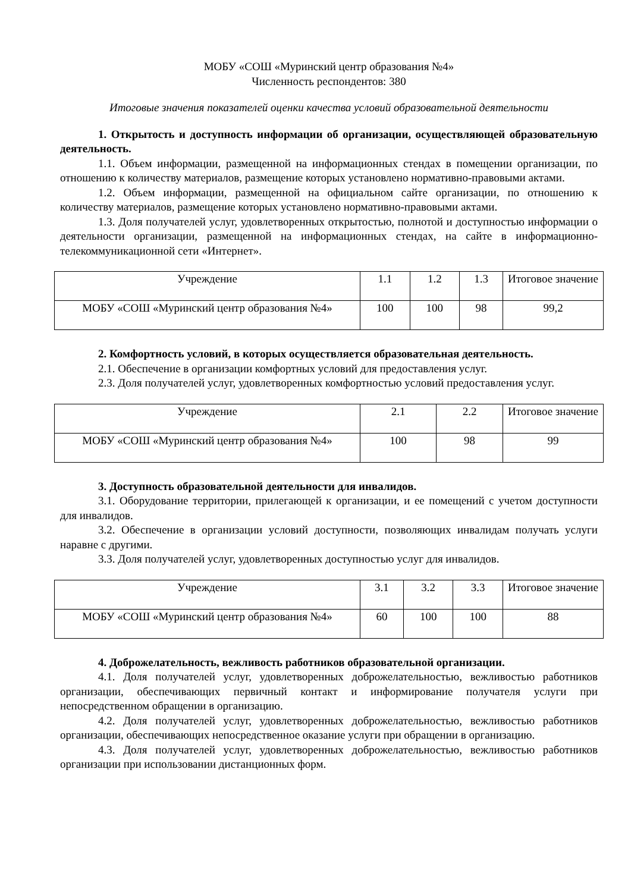МОБУ «СОШ «Муринский центр образования №4»
Численность респондентов: 380
Итоговые значения показателей оценки качества условий образовательной деятельности
1. Открытость и доступность информации об организации, осуществляющей образовательную деятельность.
1.1. Объем информации, размещенной на информационных стендах в помещении организации, по отношению к количеству материалов, размещение которых установлено нормативно-правовыми актами.
1.2. Объем информации, размещенной на официальном сайте организации, по отношению к количеству материалов, размещение которых установлено нормативно-правовыми актами.
1.3. Доля получателей услуг, удовлетворенных открытостью, полнотой и доступностью информации о деятельности организации, размещенной на информационных стендах, на сайте в информационно-телекоммуникационной сети «Интернет».
| Учреждение | 1.1 | 1.2 | 1.3 | Итоговое значение |
| МОБУ «СОШ «Муринский центр образования №4» | 100 | 100 | 98 | 99,2 |
2. Комфортность условий, в которых осуществляется образовательная деятельность.
2.1. Обеспечение в организации комфортных условий для предоставления услуг.
2.3. Доля получателей услуг, удовлетворенных комфортностью условий предоставления услуг.
| Учреждение | 2.1 | 2.2 | Итоговое значение |
| МОБУ «СОШ «Муринский центр образования №4» | 100 | 98 | 99 |
3. Доступность образовательной деятельности для инвалидов.
3.1. Оборудование территории, прилегающей к организации, и ее помещений с учетом доступности для инвалидов.
3.2. Обеспечение в организации условий доступности, позволяющих инвалидам получать услуги наравне с другими.
3.3. Доля получателей услуг, удовлетворенных доступностью услуг для инвалидов.
| Учреждение | 3.1 | 3.2 | 3.3 | Итоговое значение |
| МОБУ «СОШ «Муринский центр образования №4» | 60 | 100 | 100 | 88 |
4. Доброжелательность, вежливость работников образовательной организации.
4.1. Доля получателей услуг, удовлетворенных доброжелательностью, вежливостью работников организации, обеспечивающих первичный контакт и информирование получателя услуги при непосредственном обращении в организацию.
4.2. Доля получателей услуг, удовлетворенных доброжелательностью, вежливостью работников организации, обеспечивающих непосредственное оказание услуги при обращении в организацию.
4.3. Доля получателей услуг, удовлетворенных доброжелательностью, вежливостью работников организации при использовании дистанционных форм.